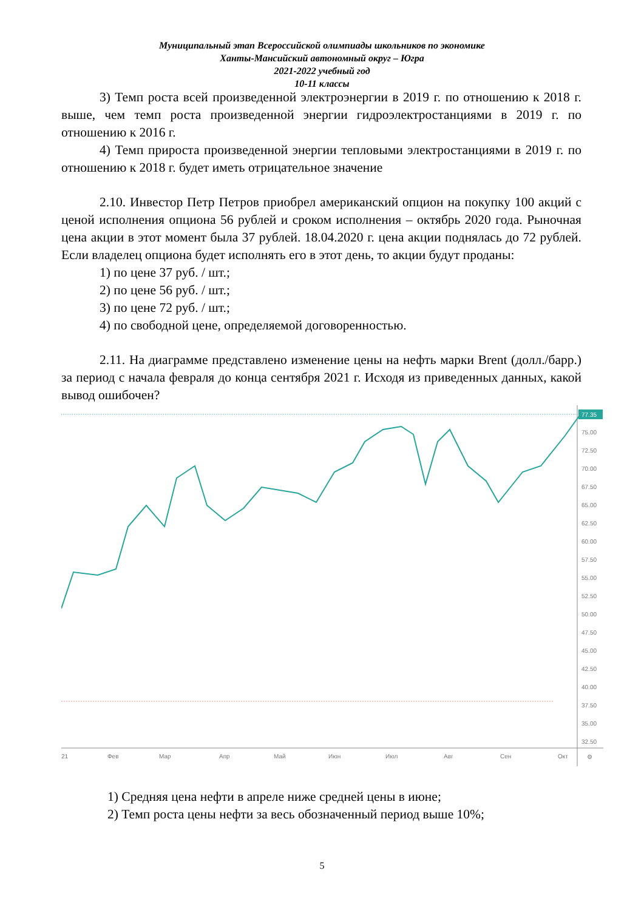Муниципальный этап Всероссийской олимпиады школьников по экономике
Ханты-Мансийский автономный округ – Югра
2021-2022 учебный год
10-11 классы
3) Темп роста всей произведенной электроэнергии в 2019 г. по отношению к 2018 г. выше, чем темп роста произведенной энергии гидроэлектростанциями в 2019 г. по отношению к 2016 г.
4) Темп прироста произведенной энергии тепловыми электростанциями в 2019 г. по отношению к 2018 г. будет иметь отрицательное значение
2.10. Инвестор Петр Петров приобрел американский опцион на покупку 100 акций с ценой исполнения опциона 56 рублей и сроком исполнения – октябрь 2020 года. Рыночная цена акции в этот момент была 37 рублей. 18.04.2020 г. цена акции поднялась до 72 рублей. Если владелец опциона будет исполнять его в этот день, то акции будут проданы:
1) по цене 37 руб. / шт.;
2) по цене 56 руб. / шт.;
3) по цене 72 руб. / шт.;
4) по свободной цене, определяемой договоренностью.
2.11. На диаграмме представлено изменение цены на нефть марки Brent (долл./барр.) за период с начала февраля до конца сентября 2021 г. Исходя из приведенных данных, какой вывод ошибочен?
77.35
75.00
72.50
70.00
67.50
65.00
62.50
60.00
57.50
55.00
52.50
50.00
47.50
45.00
42.50
40.00
37.50
35.00
32.50
21
Фев
Мар
Апр
Май
Июн
Июл
Авг
Сен
Окт
⚙
1) Средняя цена нефти в апреле ниже средней цены в июне;
2) Темп роста цены нефти за весь обозначенный период выше 10%;
5